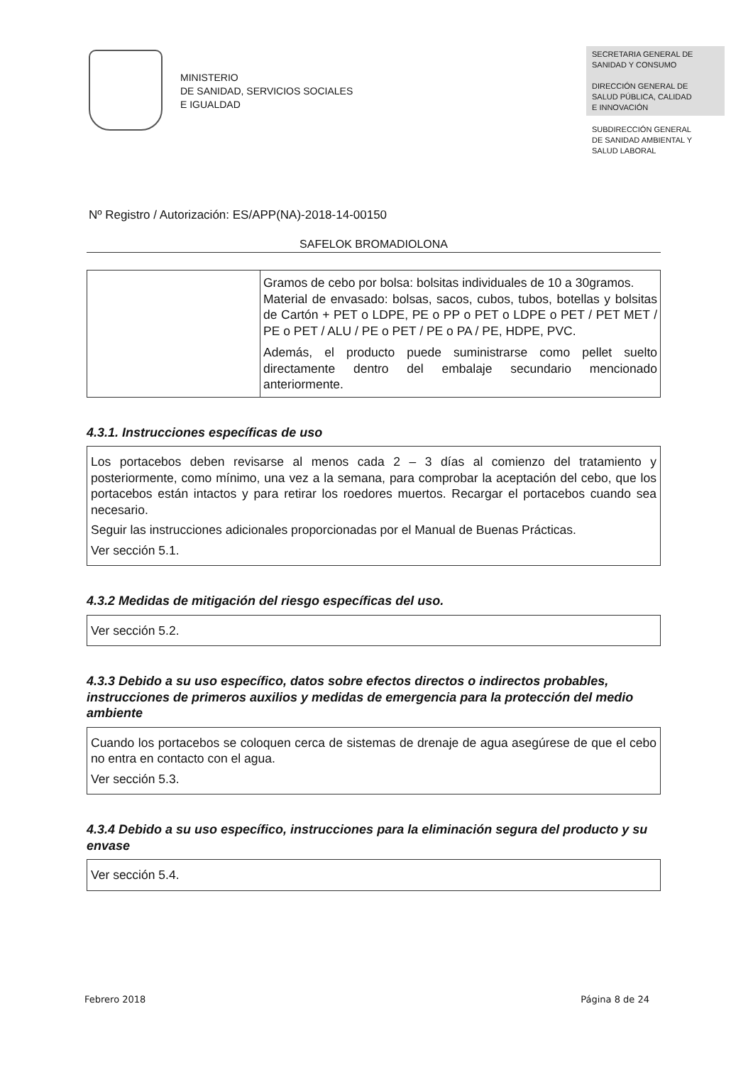MINISTERIO
DE SANIDAD, SERVICIOS SOCIALES
E IGUALDAD
SECRETARIA GENERAL DE
SANIDAD Y CONSUMO
DIRECCIÓN GENERAL DE
SALUD PÚBLICA, CALIDAD
E INNOVACIÓN
SUBDIRECCIÓN GENERAL
DE SANIDAD AMBIENTAL Y
SALUD LABORAL
Nº Registro / Autorización: ES/APP(NA)-2018-14-00150
SAFELOK BROMADIOLONA
| | Gramos de cebo por bolsa: bolsitas individuales de 10 a 30gramos. Material de envasado: bolsas, sacos, cubos, tubos, botellas y bolsitas de Cartón + PET o LDPE, PE o PP o PET o LDPE o PET / PET MET / PE o PET / ALU / PE o PET / PE o PA / PE, HDPE, PVC. Además, el producto puede suministrarse como pellet suelto directamente dentro del embalaje secundario mencionado anteriormente. |
4.3.1. Instrucciones específicas de uso
Los portacebos deben revisarse al menos cada 2 – 3 días al comienzo del tratamiento y posteriormente, como mínimo, una vez a la semana, para comprobar la aceptación del cebo, que los portacebos están intactos y para retirar los roedores muertos. Recargar el portacebos cuando sea necesario.
Seguir las instrucciones adicionales proporcionadas por el Manual de Buenas Prácticas.
Ver sección 5.1.
4.3.2 Medidas de mitigación del riesgo específicas del uso.
Ver sección 5.2.
4.3.3 Debido a su uso específico, datos sobre efectos directos o indirectos probables, instrucciones de primeros auxilios y medidas de emergencia para la protección del medio ambiente
Cuando los portacebos se coloquen cerca de sistemas de drenaje de agua asegúrese de que el cebo no entra en contacto con el agua.
Ver sección 5.3.
4.3.4 Debido a su uso específico, instrucciones para la eliminación segura del producto y su envase
Ver sección 5.4.
Febrero 2018 Página 8 de 24